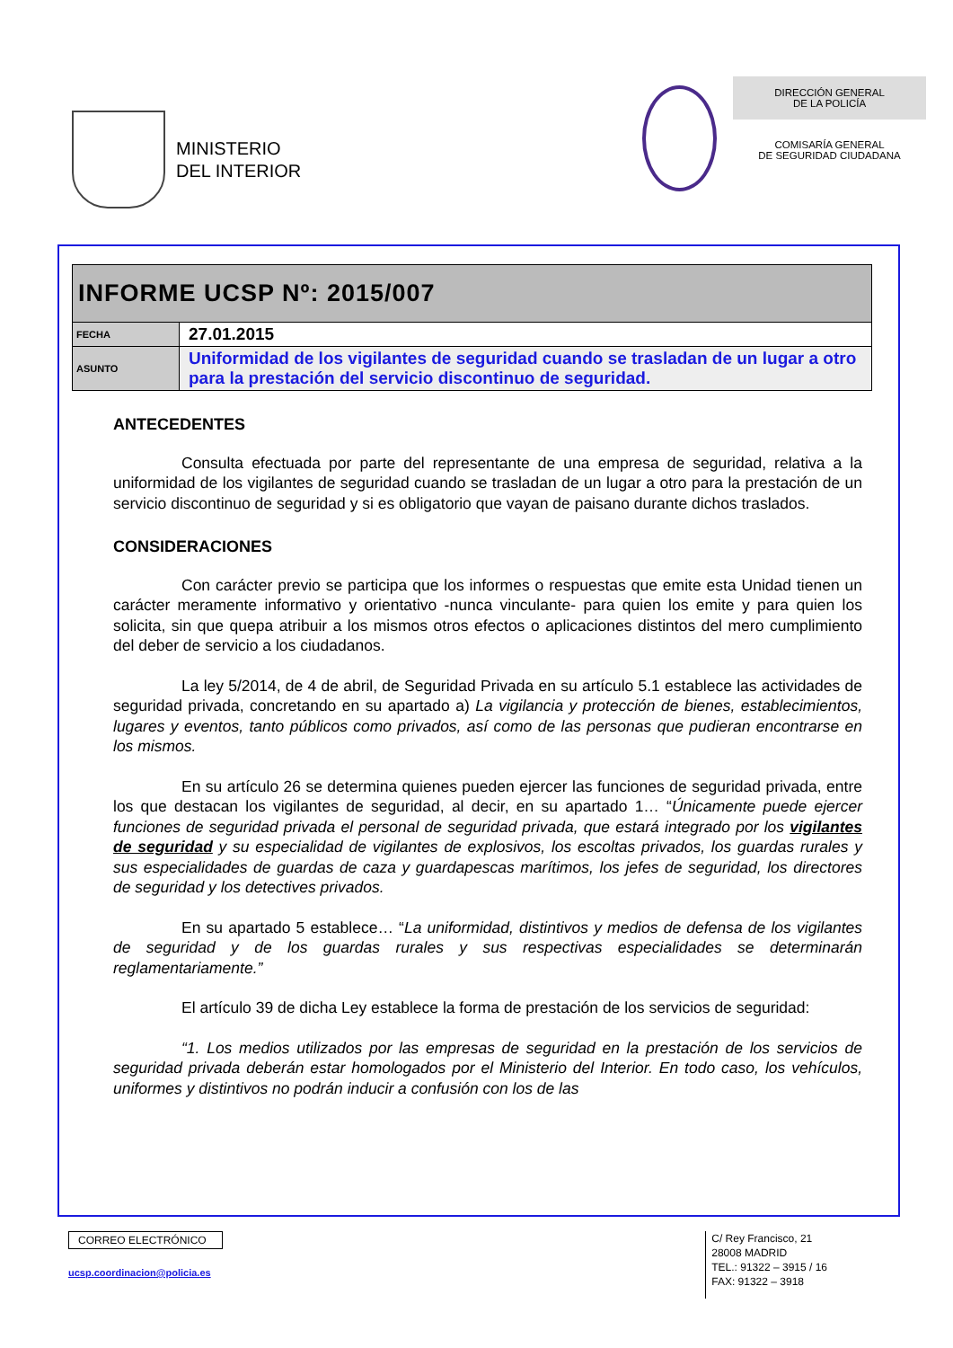MINISTERIO
DEL INTERIOR
DIRECCIÓN GENERAL
DE LA POLICÍA
COMISARÍA GENERAL
DE SEGURIDAD CIUDADANA
| INFORME UCSP Nº: 2015/007 | |
| FECHA | 27.01.2015 |
| ASUNTO | Uniformidad de los vigilantes de seguridad cuando se trasladan de un lugar a otro para la prestación del servicio discontinuo de seguridad. |
ANTECEDENTES
Consulta efectuada por parte del representante de una empresa de seguridad, relativa a la uniformidad de los vigilantes de seguridad cuando se trasladan de un lugar a otro para la prestación de un servicio discontinuo de seguridad y si es obligatorio que vayan de paisano durante dichos traslados.
CONSIDERACIONES
Con carácter previo se participa que los informes o respuestas que emite esta Unidad tienen un carácter meramente informativo y orientativo -nunca vinculante- para quien los emite y para quien los solicita, sin que quepa atribuir a los mismos otros efectos o aplicaciones distintos del mero cumplimiento del deber de servicio a los ciudadanos.
La ley 5/2014, de 4 de abril, de Seguridad Privada en su artículo 5.1 establece las actividades de seguridad privada, concretando en su apartado a) La vigilancia y protección de bienes, establecimientos, lugares y eventos, tanto públicos como privados, así como de las personas que pudieran encontrarse en los mismos.
En su artículo 26 se determina quienes pueden ejercer las funciones de seguridad privada, entre los que destacan los vigilantes de seguridad, al decir, en su apartado 1… “Únicamente puede ejercer funciones de seguridad privada el personal de seguridad privada, que estará integrado por los vigilantes de seguridad y su especialidad de vigilantes de explosivos, los escoltas privados, los guardas rurales y sus especialidades de guardas de caza y guardapescas marítimos, los jefes de seguridad, los directores de seguridad y los detectives privados.
En su apartado 5 establece… “La uniformidad, distintivos y medios de defensa de los vigilantes de seguridad y de los guardas rurales y sus respectivas especialidades se determinarán reglamentariamente.”
El artículo 39 de dicha Ley establece la forma de prestación de los servicios de seguridad:
“1. Los medios utilizados por las empresas de seguridad en la prestación de los servicios de seguridad privada deberán estar homologados por el Ministerio del Interior. En todo caso, los vehículos, uniformes y distintivos no podrán inducir a confusión con los de las
CORREO ELECTRÓNICO
ucsp.coordinacion@policia.es
C/ Rey Francisco, 21
28008 MADRID
TEL.: 91322 – 3915 / 16
FAX: 91322 – 3918